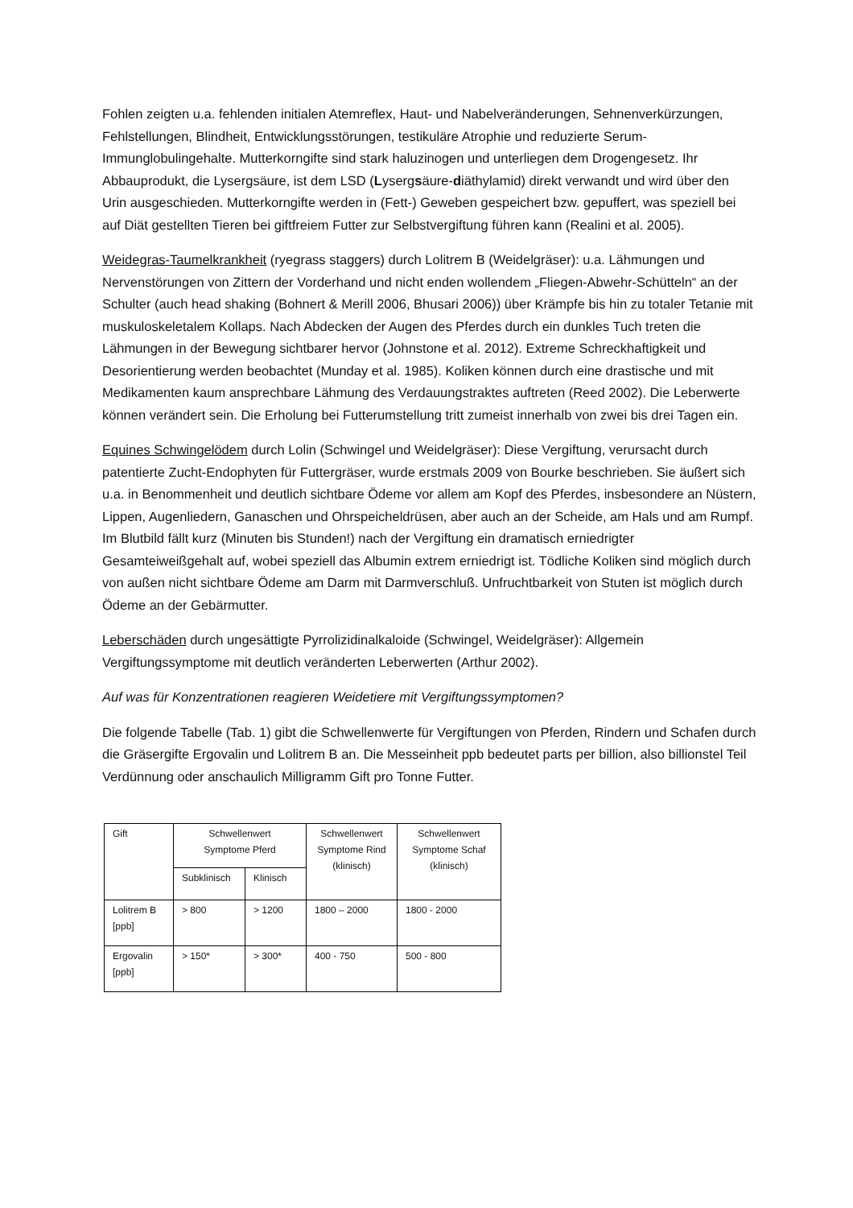Fohlen zeigten u.a. fehlenden initialen Atemreflex, Haut- und Nabelveränderungen, Sehnenverkürzungen, Fehlstellungen, Blindheit, Entwicklungsstörungen, testikuläre Atrophie und reduzierte Serum- Immunglobulingehalte. Mutterkorngifte sind stark haluzinogen und unterliegen dem Drogengesetz. Ihr Abbauprodukt, die Lysergsäure, ist dem LSD (Lysergsäure-diäthylamid) direkt verwandt und wird über den Urin ausgeschieden. Mutterkorngifte werden in (Fett-) Geweben gespeichert bzw. gepuffert, was speziell bei auf Diät gestellten Tieren bei giftfreiem Futter zur Selbstvergiftung führen kann (Realini et al. 2005).
Weidegras-Taumelkrankheit (ryegrass staggers) durch Lolitrem B (Weidelgräser): u.a. Lähmungen und Nervenstörungen von Zittern der Vorderhand und nicht enden wollendem „Fliegen-Abwehr-Schütteln“ an der Schulter (auch head shaking (Bohnert & Merill 2006, Bhusari 2006)) über Krämpfe bis hin zu totaler Tetanie mit muskuloskeletalem Kollaps. Nach Abdecken der Augen des Pferdes durch ein dunkles Tuch treten die Lähmungen in der Bewegung sichtbarer hervor (Johnstone et al. 2012). Extreme Schreckhaftigkeit und Desorientierung werden beobachtet (Munday et al. 1985). Koliken können durch eine drastische und mit Medikamenten kaum ansprechbare Lähmung des Verdauungstraktes auftreten (Reed 2002). Die Leberwerte können verändert sein. Die Erholung bei Futterumstellung tritt zumeist innerhalb von zwei bis drei Tagen ein.
Equines Schwingelödem durch Lolin (Schwingel und Weidelgräser): Diese Vergiftung, verursacht durch patentierte Zucht-Endophyten für Futtergräser, wurde erstmals 2009 von Bourke beschrieben. Sie äußert sich u.a. in Benommenheit und deutlich sichtbare Ödeme vor allem am Kopf des Pferdes, insbesondere an Nüstern, Lippen, Augenliedern, Ganaschen und Ohrspeicheldrüsen, aber auch an der Scheide, am Hals und am Rumpf. Im Blutbild fällt kurz (Minuten bis Stunden!) nach der Vergiftung ein dramatisch erniedrigter Gesamteiweißgehalt auf, wobei speziell das Albumin extrem erniedrigt ist. Tödliche Koliken sind möglich durch von außen nicht sichtbare Ödeme am Darm mit Darmverschluß. Unfruchtbarkeit von Stuten ist möglich durch Ödeme an der Gebärmutter.
Leberschäden durch ungesättigte Pyrrolizidinalkaloide (Schwingel, Weidelgräser): Allgemein Vergiftungssymptome mit deutlich veränderten Leberwerten (Arthur 2002).
Auf was für Konzentrationen reagieren Weidetiere mit Vergiftungssymptomen?
Die folgende Tabelle (Tab. 1) gibt die Schwellenwerte für Vergiftungen von Pferden, Rindern und Schafen durch die Gräsergifte Ergovalin und Lolitrem B an. Die Messeinheit ppb bedeutet parts per billion, also billionstel Teil Verdünnung oder anschaulich Milligramm Gift pro Tonne Futter.
| Gift | Schwellenwert Symptome Pferd | | Schwellenwert Symptome Rind (klinisch) | Schwellenwert Symptome Schaf (klinisch) |
| | Subklinisch | Klinisch | | |
| Lolitrem B [ppb] | > 800 | > 1200 | 1800 – 2000 | 1800 - 2000 |
| Ergovalin [ppb] | > 150* | > 300* | 400 - 750 | 500 - 800 |